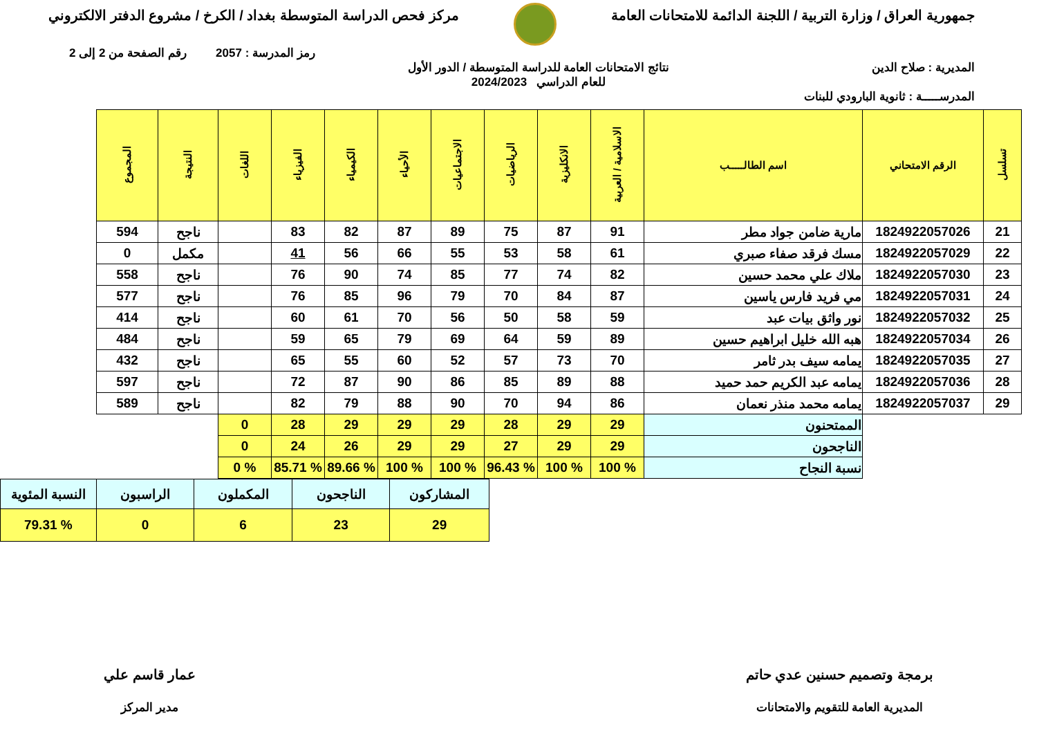جمهورية العراق / وزارة التربية / اللجنة الدائمة للامتحانات العامة
مركز فحص الدراسة المتوسطة بغداد / الكرخ / مشروع الدفتر الالكتروني
رمز المدرسة : 2057 رقم الصفحة من 2 إلى 2
المديرية : صلاح الدين نتائج الامتحانات العامة للدراسة المتوسطة / الدور الأول
للعام الدراسي 2024/2023
المدرســـــة : ثانوية البارودي للبنات
| تسلسل | الرقم الامتحاني | اسم الطالـــــب | الاسلامية / العربية | الانكليزية | الرياضيات | الاجتماعيات | الأحياء | الكيمياء | الفيزياء | اللغات | النتيجة | المجموع |
| --- | --- | --- | --- | --- | --- | --- | --- | --- | --- | --- | --- | --- |
| 21 | 1824922057026 | مارية ضامن جواد مطر | 91 | 87 | 75 | 89 | 87 | 82 | 83 | | ناجح | 594 |
| 22 | 1824922057029 | مسك فرقد صفاء صبري | 61 | 58 | 53 | 55 | 66 | 56 | 41 | | مكمل | 0 |
| 23 | 1824922057030 | ملاك علي محمد حسين | 82 | 74 | 77 | 85 | 74 | 90 | 76 | | ناجح | 558 |
| 24 | 1824922057031 | مي فريد فارس ياسين | 87 | 84 | 70 | 79 | 96 | 85 | 76 | | ناجح | 577 |
| 25 | 1824922057032 | نور واثق بيات عبد | 59 | 58 | 50 | 56 | 70 | 61 | 60 | | ناجح | 414 |
| 26 | 1824922057034 | هبه الله خليل ابراهيم حسين | 89 | 59 | 64 | 69 | 79 | 65 | 59 | | ناجح | 484 |
| 27 | 1824922057035 | يمامه سيف بدر ثامر | 70 | 73 | 57 | 52 | 60 | 55 | 65 | | ناجح | 432 |
| 28 | 1824922057036 | يمامه عبد الكريم حمد حميد | 88 | 89 | 85 | 86 | 90 | 87 | 72 | | ناجح | 597 |
| 29 | 1824922057037 | يمامه محمد منذر نعمان | 86 | 94 | 70 | 90 | 88 | 79 | 82 | | ناجح | 589 |
| | | الممتحنون | 29 | 29 | 28 | 29 | 29 | 29 | 28 | 0 | | |
| | | الناجحون | 29 | 29 | 27 | 29 | 29 | 26 | 24 | 0 | | |
| | | نسبة النجاح | % 100 | % 100 | % 96.43 | % 100 | % 100 | % 89.66 | % 85.71 | % 0 | | |
| المشاركون | الناجحون | المكملون | الراسبون | النسبة المئوية |
| 29 | 23 | 6 | 0 | % 79.31 |
برمجة وتصميم حسنين عدي حاتم
المديرية العامة للتقويم والامتحانات
عمار قاسم علي
مدير المركز